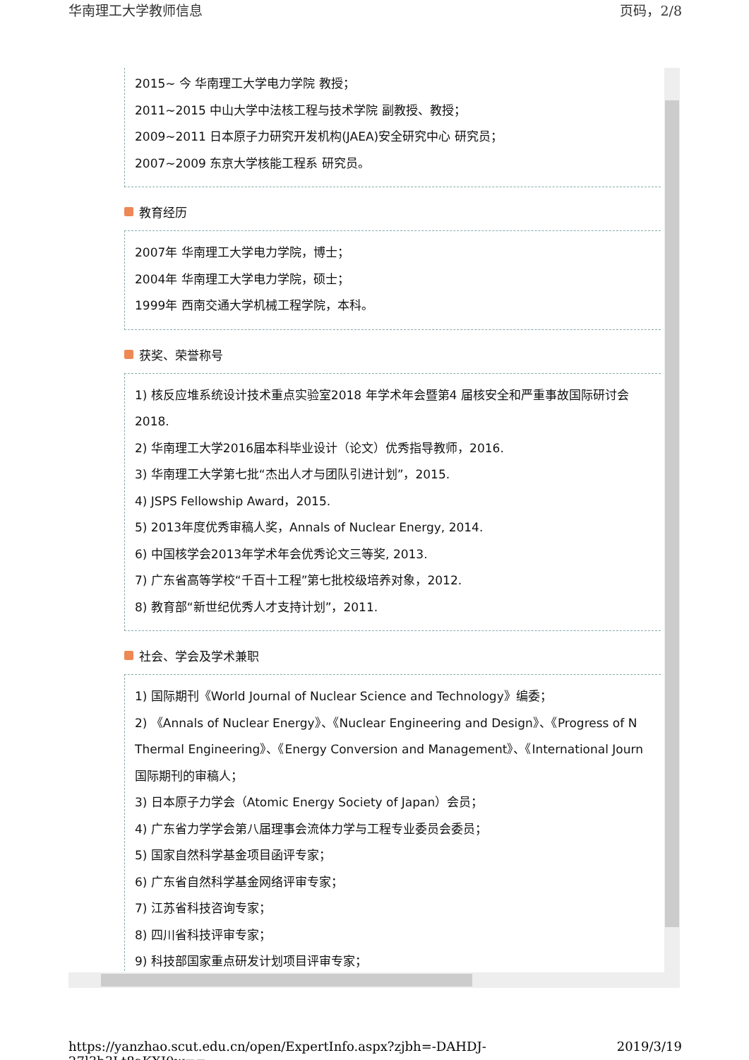华南理工大学教师信息 页码，2/8
2015~ 今 华南理工大学电力学院 教授；
2011~2015 中山大学中法核工程与技术学院 副教授、教授；
2009~2011 日本原子力研究开发机构(JAEA)安全研究中心 研究员；
2007~2009 东京大学核能工程系 研究员。
教育经历
2007年 华南理工大学电力学院，博士；
2004年 华南理工大学电力学院，硕士；
1999年 西南交通大学机械工程学院，本科。
获奖、荣誉称号
1) 核反应堆系统设计技术重点实验室2018 年学术年会暨第4 届核安全和严重事故国际研讨会
2018.
2) 华南理工大学2016届本科毕业设计（论文）优秀指导教师，2016.
3) 华南理工大学第七批“杰出人才与团队引进计划”，2015.
4) JSPS Fellowship Award，2015.
5) 2013年度优秀审稿人奖，Annals of Nuclear Energy, 2014.
6) 中国核学会2013年学术年会优秀论文三等奖, 2013.
7) 广东省高等学校“千百十工程”第七批校级培养对象，2012.
8) 教育部“新世纪优秀人才支持计划”，2011.
社会、学会及学术兼职
1) 国际期刊《World Journal of Nuclear Science and Technology》编委；
2) 《Annals of Nuclear Energy》、《Nuclear Engineering and Design》、《Progress of N
Thermal Engineering》、《Energy Conversion and Management》、《International Journ
国际期刊的审稿人；
3) 日本原子力学会（Atomic Energy Society of Japan）会员；
4) 广东省力学学会第八届理事会流体力学与工程专业委员会委员；
5) 国家自然科学基金项目函评专家；
6) 广东省自然科学基金网络评审专家；
7) 江苏省科技咨询专家；
8) 四川省科技评审专家；
9) 科技部国家重点研发计划项目评审专家；
https://yanzhao.scut.edu.cn/open/ExpertInfo.aspx?zjbh=-DAHDJ-27l3b3Lt8aKXJ0w== 2019/3/19